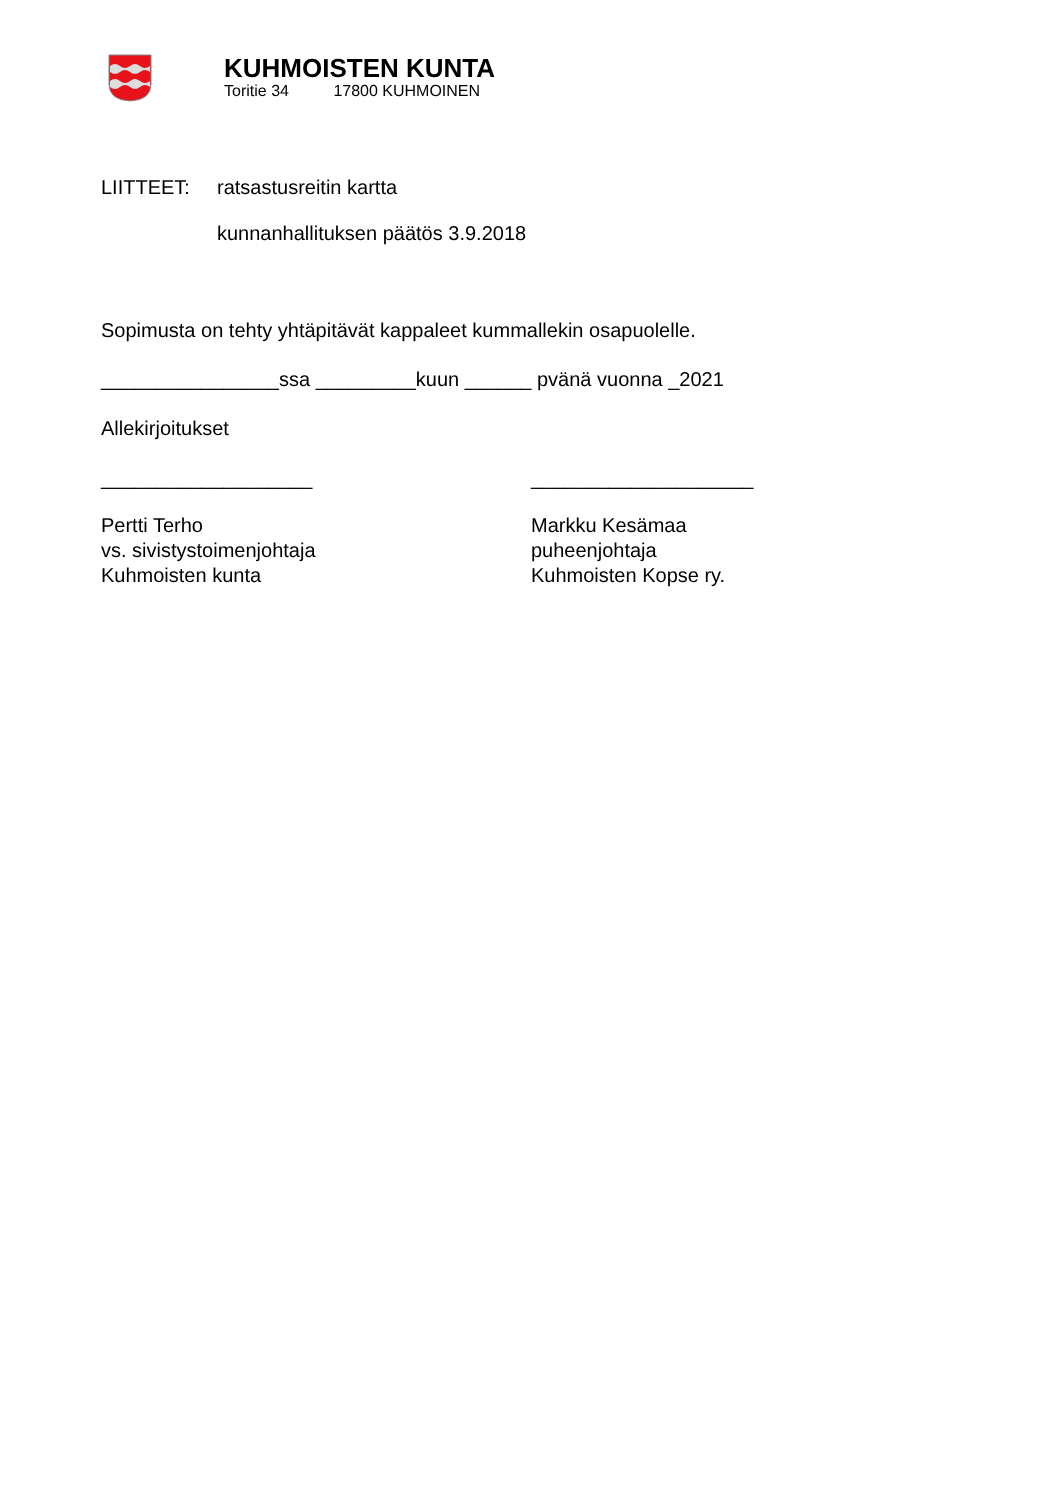KUHMOISTEN KUNTA
Toritie 34 17800 KUHMOINEN
LIITTEET: ratsastusreitin kartta
kunnanhallituksen päätös 3.9.2018
Sopimusta on tehty yhtäpitävät kappaleet kummallekin osapuolelle.
________________ssa _________kuun ______ pvänä vuonna _2021
Allekirjoitukset
___________________ ____________________
Pertti Terho
vs. sivistystoimenjohtaja
Kuhmoisten kunta
Markku Kesämaa
puheenjohtaja
Kuhmoisten Kopse ry.